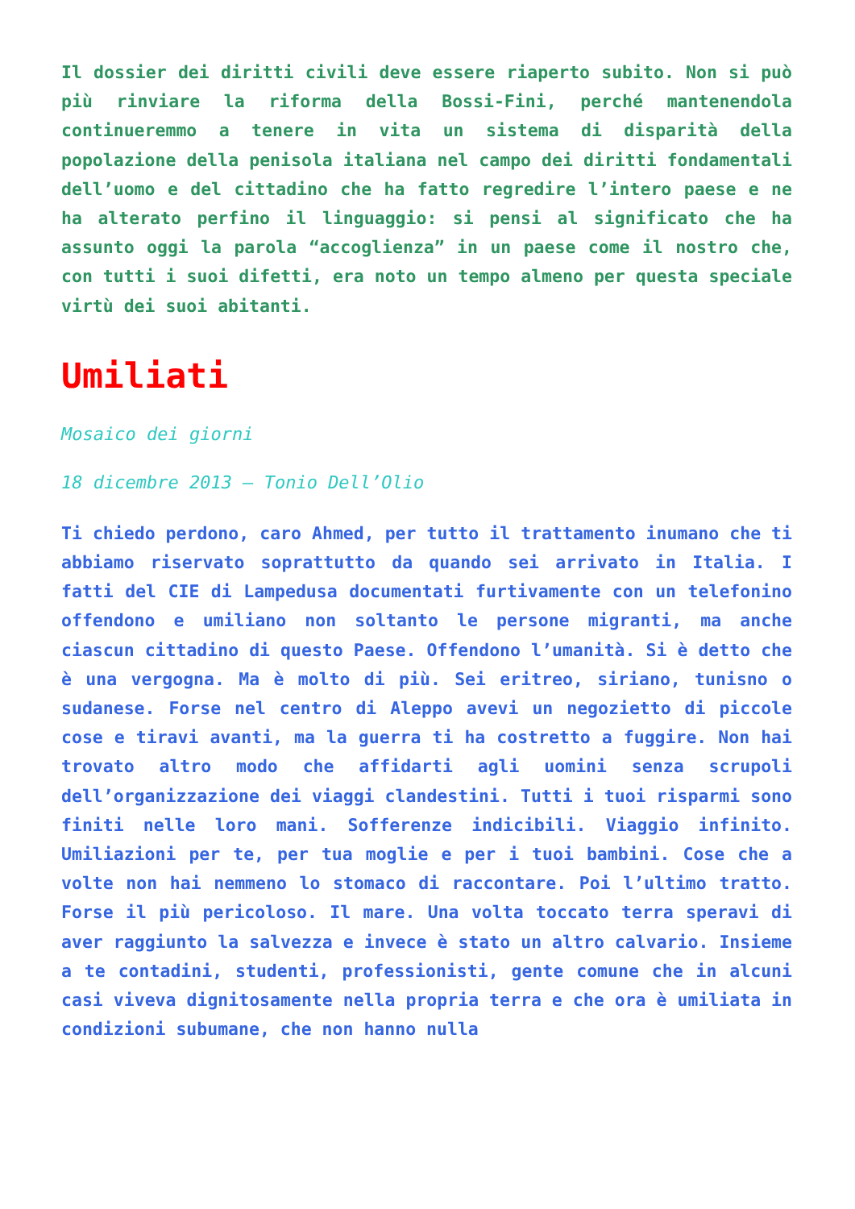Il dossier dei diritti civili deve essere riaperto subito. Non si può più rinviare la riforma della Bossi-Fini, perché mantenendola continueremmo a tenere in vita un sistema di disparità della popolazione della penisola italiana nel campo dei diritti fondamentali dell’uomo e del cittadino che ha fatto regredire l’intero paese e ne ha alterato perfino il linguaggio: si pensi al significato che ha assunto oggi la parola “accoglienza” in un paese come il nostro che, con tutti i suoi difetti, era noto un tempo almeno per questa speciale virtù dei suoi abitanti.
Umiliati
Mosaico dei giorni
18 dicembre 2013 – Tonio Dell’Olio
Ti chiedo perdono, caro Ahmed, per tutto il trattamento inumano che ti abbiamo riservato soprattutto da quando sei arrivato in Italia. I fatti del CIE di Lampedusa documentati furtivamente con un telefonino offendono e umiliano non soltanto le persone migranti, ma anche ciascun cittadino di questo Paese. Offendono l’umanità. Si è detto che è una vergogna. Ma è molto di più. Sei eritreo, siriano, tunisno o sudanese. Forse nel centro di Aleppo avevi un negozietto di piccole cose e tiravi avanti, ma la guerra ti ha costretto a fuggire. Non hai trovato altro modo che affidarti agli uomini senza scrupoli dell’organizzazione dei viaggi clandestini. Tutti i tuoi risparmi sono finiti nelle loro mani. Sofferenze indicibili. Viaggio infinito. Umiliazioni per te, per tua moglie e per i tuoi bambini. Cose che a volte non hai nemmeno lo stomaco di raccontare. Poi l’ultimo tratto. Forse il più pericoloso. Il mare. Una volta toccato terra speravi di aver raggiunto la salvezza e invece è stato un altro calvario. Insieme a te contadini, studenti, professionisti, gente comune che in alcuni casi viveva dignitosamente nella propria terra e che ora è umiliata in condizioni subumane, che non hanno nulla